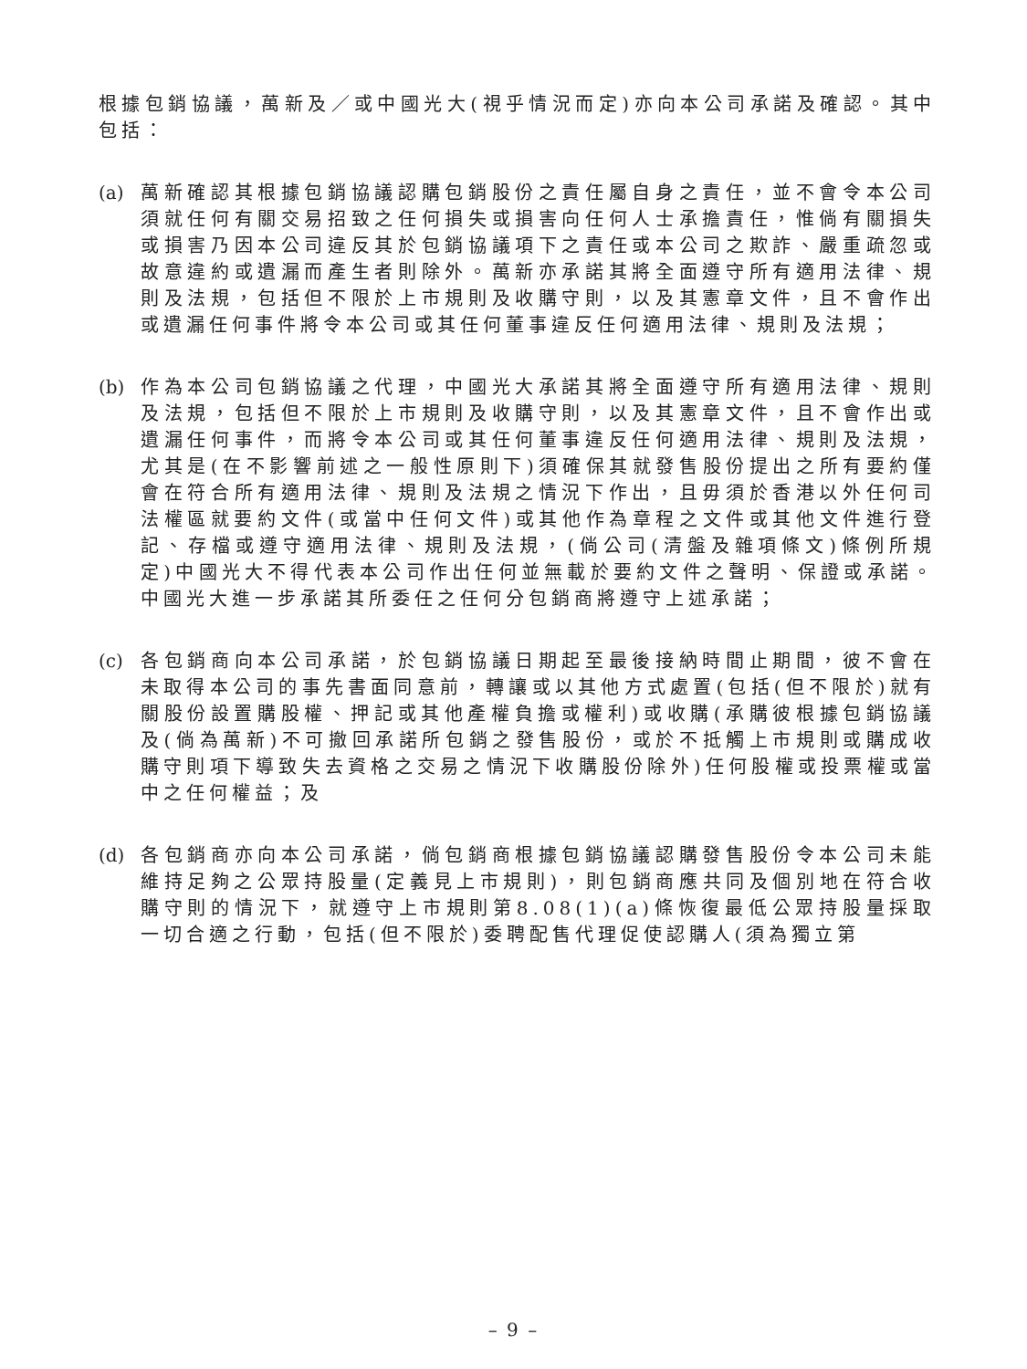根據包銷協議，萬新及／或中國光大(視乎情況而定)亦向本公司承諾及確認。其中包括：
(a)
萬新確認其根據包銷協議認購包銷股份之責任屬自身之責任，並不會令本公司須就任何有關交易招致之任何損失或損害向任何人士承擔責任，惟倘有關損失或損害乃因本公司違反其於包銷協議項下之責任或本公司之欺詐、嚴重疏忽或故意違約或遺漏而產生者則除外。萬新亦承諾其將全面遵守所有適用法律、規則及法規，包括但不限於上市規則及收購守則，以及其憲章文件，且不會作出或遺漏任何事件將令本公司或其任何董事違反任何適用法律、規則及法規；
(b)
作為本公司包銷協議之代理，中國光大承諾其將全面遵守所有適用法律、規則及法規，包括但不限於上市規則及收購守則，以及其憲章文件，且不會作出或遺漏任何事件，而將令本公司或其任何董事違反任何適用法律、規則及法規，尤其是(在不影響前述之一般性原則下)須確保其就發售股份提出之所有要約僅會在符合所有適用法律、規則及法規之情況下作出，且毋須於香港以外任何司法權區就要約文件(或當中任何文件)或其他作為章程之文件或其他文件進行登記、存檔或遵守適用法律、規則及法規，(倘公司(清盤及雜項條文)條例所規定)中國光大不得代表本公司作出任何並無載於要約文件之聲明、保證或承諾。中國光大進一步承諾其所委任之任何分包銷商將遵守上述承諾；
(c)
各包銷商向本公司承諾，於包銷協議日期起至最後接納時間止期間，彼不會在未取得本公司的事先書面同意前，轉讓或以其他方式處置(包括(但不限於)就有關股份設置購股權、押記或其他產權負擔或權利)或收購(承購彼根據包銷協議及(倘為萬新)不可撤回承諾所包銷之發售股份，或於不抵觸上市規則或購成收購守則項下導致失去資格之交易之情況下收購股份除外)任何股權或投票權或當中之任何權益；及
(d)
各包銷商亦向本公司承諾，倘包銷商根據包銷協議認購發售股份令本公司未能維持足夠之公眾持股量(定義見上市規則)，則包銷商應共同及個別地在符合收購守則的情況下，就遵守上市規則第8.08(1)(a)條恢復最低公眾持股量採取一切合適之行動，包括(但不限於)委聘配售代理促使認購人(須為獨立第
– 9 –